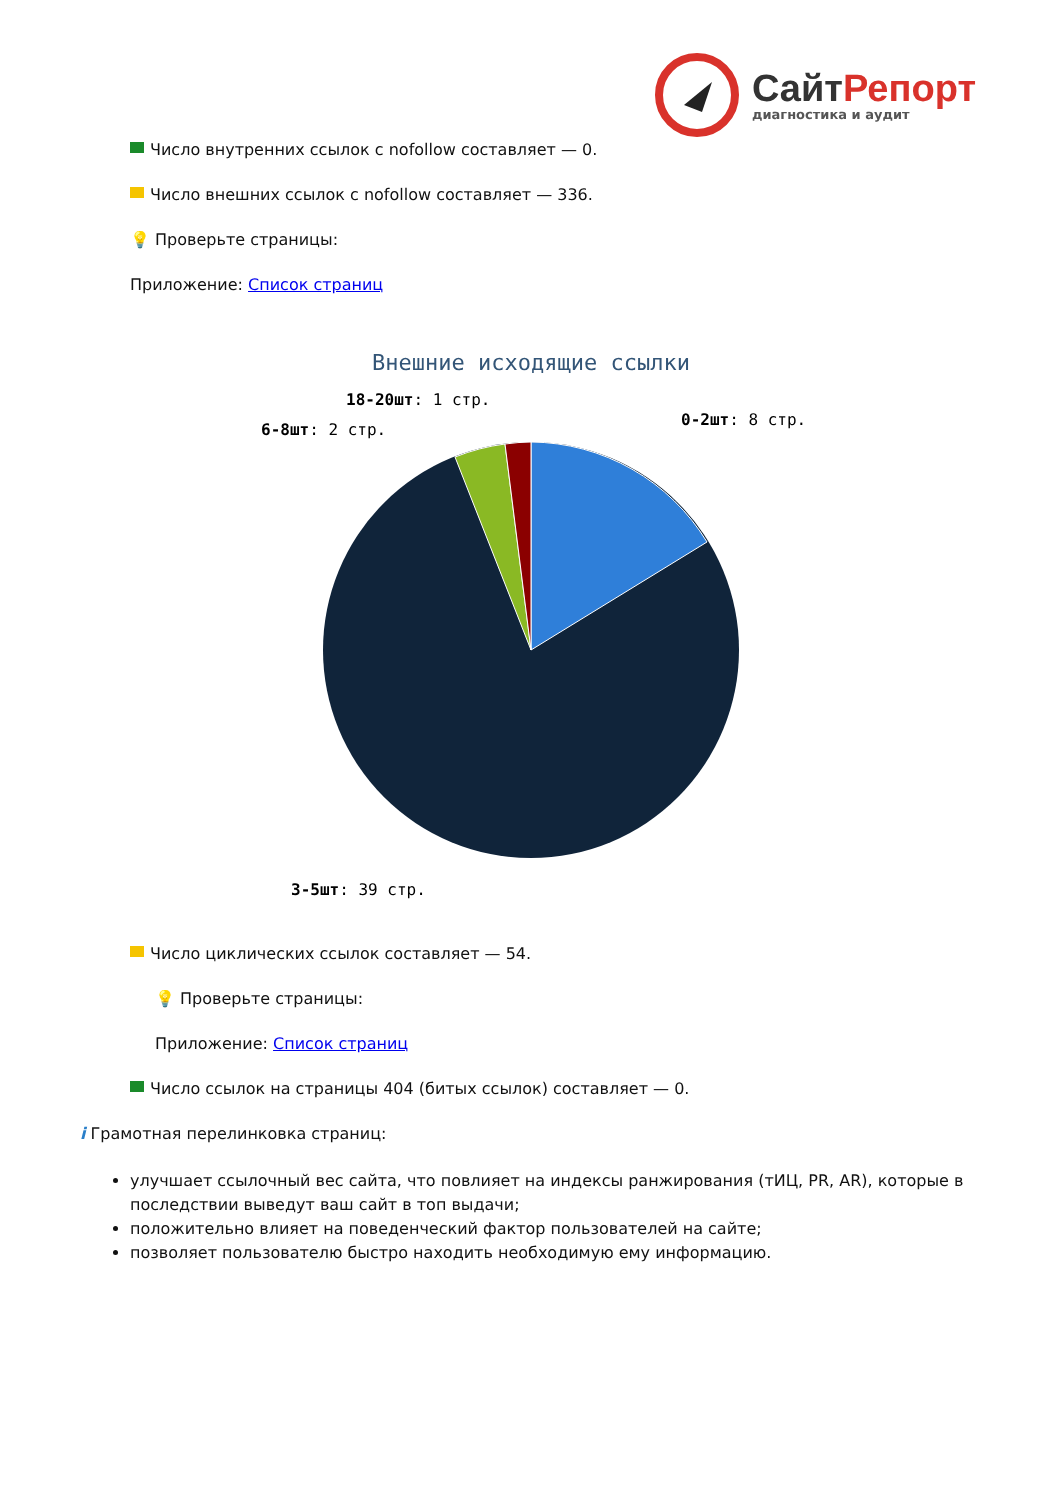Сайт Репорт
диагностика и аудит
Число внутренних ссылок с nofollow составляет — 0.
Число внешних ссылок с nofollow составляет — 336.
💡 Проверьте страницы:
Приложение: Список страниц
Внешние исходящие ссылки
0-2шт: 8 стр.
6-8шт: 2 стр.
18-20шт: 1 стр.
3-5шт: 39 стр.
Число циклических ссылок составляет — 54.
💡 Проверьте страницы:
Приложение: Список страниц
Число ссылок на страницы 404 (битых ссылок) составляет — 0.
i Грамотная перелинковка страниц:
улучшает ссылочный вес сайта, что повлияет на индексы ранжирования (тИЦ, PR, AR), которые в последствии выведут ваш сайт в топ выдачи;
положительно влияет на поведенческий фактор пользователей на сайте;
позволяет пользователю быстро находить необходимую ему информацию.